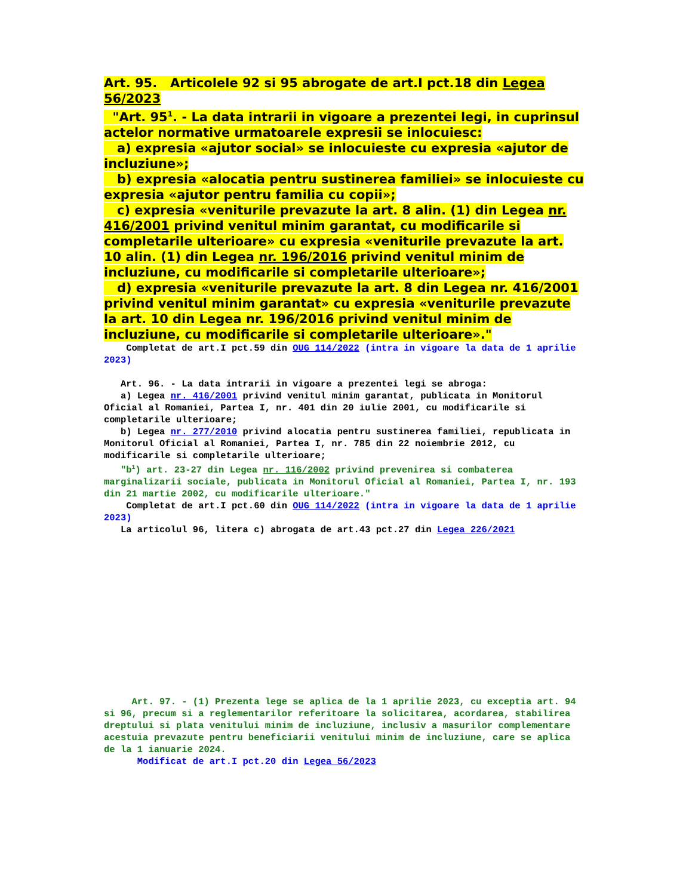Art. 95. Articolele 92 si 95 abrogate de art.I pct.18 din Legea 56/2023
"Art. 95<sup>1</sup>. - La data intrarii in vigoare a prezentei legi, in cuprinsul actelor normative urmatoarele expresii se inlocuiesc:
a) expresia «ajutor social» se inlocuieste cu expresia «ajutor de incluziune»;
b) expresia «alocatia pentru sustinerea familiei» se inlocuieste cu expresia «ajutor pentru familia cu copii»;
c) expresia «veniturile prevazute la art. 8 alin. (1) din Legea nr. 416/2001 privind venitul minim garantat, cu modificarile si completarile ulterioare» cu expresia «veniturile prevazute la art. 10 alin. (1) din Legea nr. 196/2016 privind venitul minim de incluziune, cu modificarile si completarile ulterioare»;
d) expresia «veniturile prevazute la art. 8 din Legea nr. 416/2001 privind venitul minim garantat» cu expresia «veniturile prevazute la art. 10 din Legea nr. 196/2016 privind venitul minim de incluziune, cu modificarile si completarile ulterioare»."
Completat de art.I pct.59 din OUG 114/2022 (intra in vigoare la data de 1 aprilie 2023)
Art. 96. - La data intrarii in vigoare a prezentei legi se abroga: a) Legea nr. 416/2001 privind venitul minim garantat, publicata in Monitorul Oficial al Romaniei, Partea I, nr. 401 din 20 iulie 2001, cu modificarile si completarile ulterioare; b) Legea nr. 277/2010 privind alocatia pentru sustinerea familiei, republicata in Monitorul Oficial al Romaniei, Partea I, nr. 785 din 22 noiembrie 2012, cu modificarile si completarile ulterioare;
"b<sup>1</sup>) art. 23-27 din Legea nr. 116/2002 privind prevenirea si combaterea marginalizarii sociale, publicata in Monitorul Oficial al Romaniei, Partea I, nr. 193 din 21 martie 2002, cu modificarile ulterioare."
Completat de art.I pct.60 din OUG 114/2022 (intra in vigoare la data de 1 aprilie 2023) La articolul 96, litera c) abrogata de art.43 pct.27 din Legea 226/2021
Art. 97. - (1) Prezenta lege se aplica de la 1 aprilie 2023, cu exceptia art. 94 si 96, precum si a reglementarilor referitoare la solicitarea, acordarea, stabilirea dreptului si plata venitului minim de incluziune, inclusiv a masurilor complementare acestuia prevazute pentru beneficiarii venitului minim de incluziune, care se aplica de la 1 ianuarie 2024.
Modificat de art.I pct.20 din Legea 56/2023